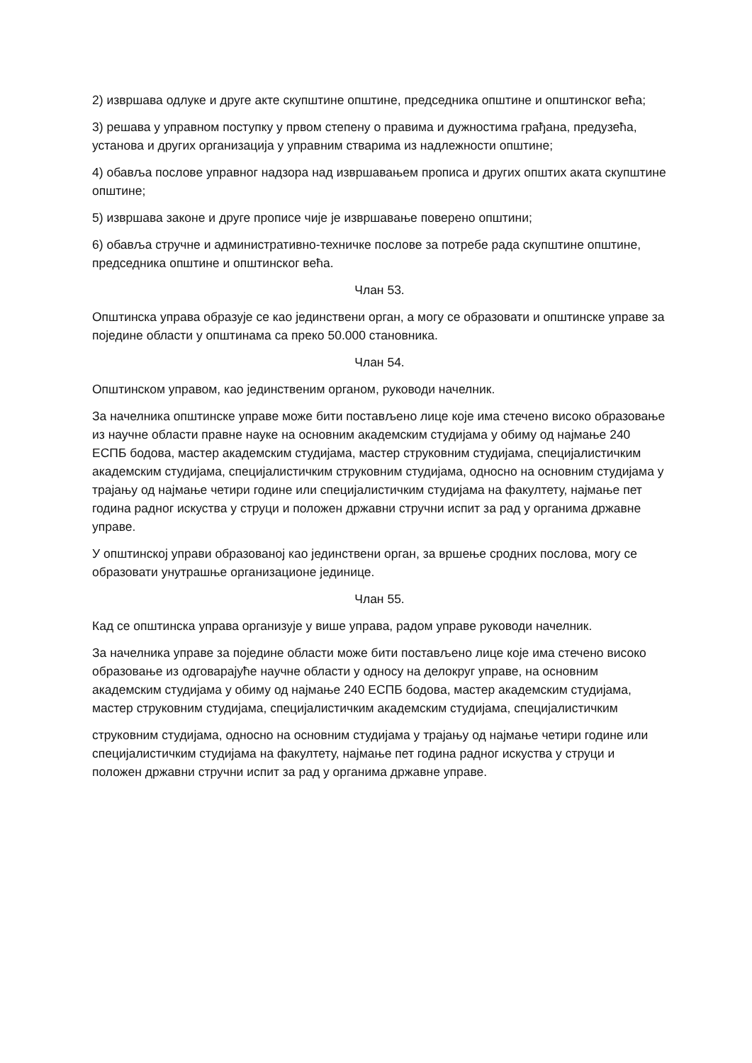2) извршава одлуке и друге акте скупштине општине, председника општине и општинског већа;
3) решава у управном поступку у првом степену о правима и дужностима грађана, предузећа, установа и других организација у управним стварима из надлежности општине;
4) обавља послове управног надзора над извршавањем прописа и других општих аката скупштине општине;
5) извршава законе и друге прописе чије је извршавање поверено општини;
6) обавља стручне и административно-техничке послове за потребе рада скупштине општине, председника општине и општинског већа.
Члан 53.
Општинска управа образује се као јединствени орган, а могу се образовати и општинске управе за поједине области у општинама са преко 50.000 становника.
Члан 54.
Општинском управом, као јединственим органом, руководи начелник.
За начелника општинске управе може бити постављено лице које има стечено високо образовање из научне области правне науке на основним академским студијама у обиму од најмање 240 ЕСПБ бодова, мастер академским студијама, мастер струковним студијама, специјалистичким академским студијама, специјалистичким струковним студијама, односно на основним студијама у трајању од најмање четири године или специјалистичким студијама на факултету, најмање пет година радног искуства у струци и положен државни стручни испит за рад у органима државне управе.
У општинској управи образованој као јединствени орган, за вршење сродних послова, могу се образовати унутрашње организационе јединице.
Члан 55.
Кад се општинска управа организује у више управа, радом управе руководи начелник.
За начелника управе за поједине области може бити постављено лице које има стечено високо образовање из одговарајуће научне области у односу на делокруг управе, на основним академским студијама у обиму од најмање 240 ЕСПБ бодова, мастер академским студијама, мастер струковним студијама, специјалистичким академским студијама, специјалистичким
струковним студијама, односно на основним студијама у трајању од најмање четири године или специјалистичким студијама на факултету, најмање пет година радног искуства у струци и положен државни стручни испит за рад у органима државне управе.